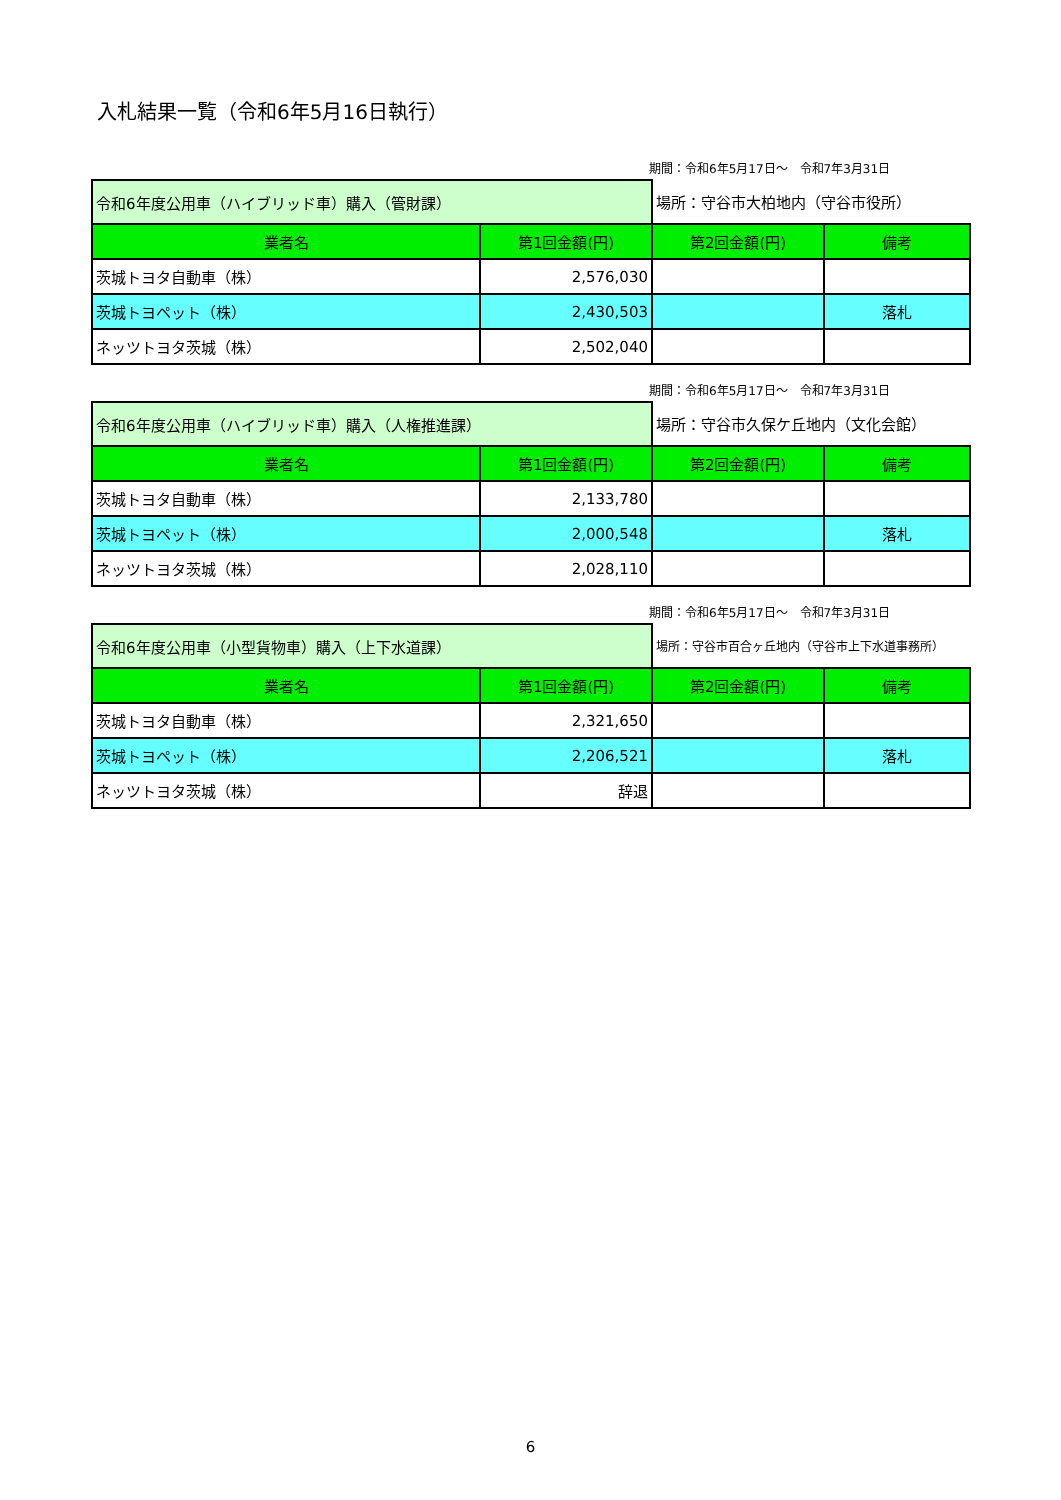入札結果一覧（令和6年5月16日執行）
期間：令和6年5月17日～　令和7年3月31日
| 令和6年度公用車（ハイブリッド車）購入（管財課） | | 場所：守谷市大柏地内（守谷市役所） | |
| 業者名 | 第1回金額(円) | 第2回金額(円) | 備考 |
| 茨城トヨタ自動車（株） | 2,576,030 | | |
| 茨城トヨペット（株） | 2,430,503 | | 落札 |
| ネッツトヨタ茨城（株） | 2,502,040 | | |
期間：令和6年5月17日～　令和7年3月31日
| 令和6年度公用車（ハイブリッド車）購入（人権推進課） | | 場所：守谷市久保ケ丘地内（文化会館） | |
| 業者名 | 第1回金額(円) | 第2回金額(円) | 備考 |
| 茨城トヨタ自動車（株） | 2,133,780 | | |
| 茨城トヨペット（株） | 2,000,548 | | 落札 |
| ネッツトヨタ茨城（株） | 2,028,110 | | |
期間：令和6年5月17日～　令和7年3月31日
| 令和6年度公用車（小型貨物車）購入（上下水道課） | | 場所：守谷市百合ヶ丘地内（守谷市上下水道事務所） | |
| 業者名 | 第1回金額(円) | 第2回金額(円) | 備考 |
| 茨城トヨタ自動車（株） | 2,321,650 | | |
| 茨城トヨペット（株） | 2,206,521 | | 落札 |
| ネッツトヨタ茨城（株） | 辞退 | | |
6